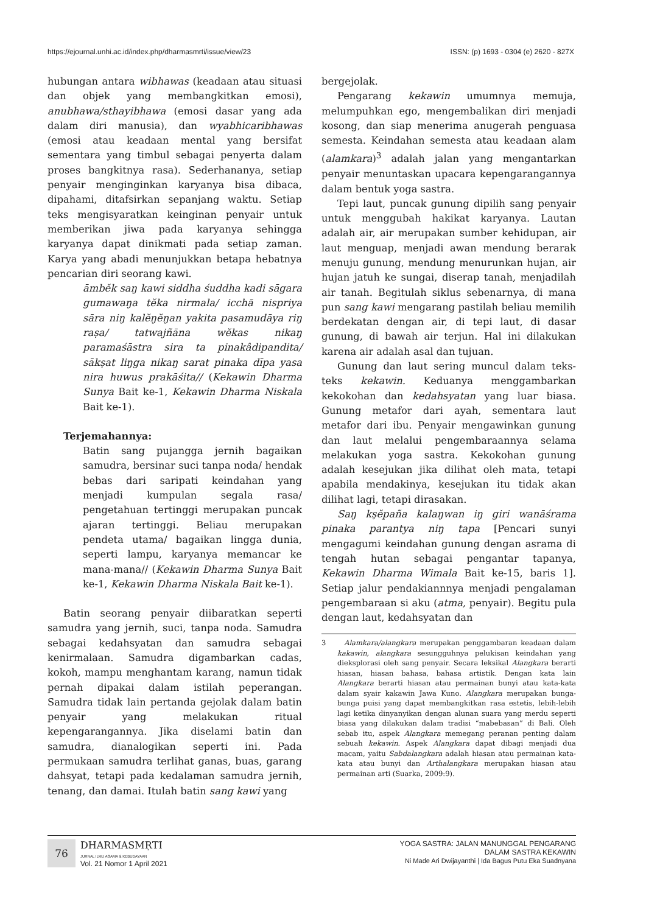https://ejournal.unhi.ac.id/index.php/dharmasmrti/issue/view/23 ISSN: (p) 1693 - 0304 (e) 2620 - 827X
hubungan antara wibhawas (keadaan atau situasi dan objek yang membangkitkan emosi), anubhawa/sthayibhawa (emosi dasar yang ada dalam diri manusia), dan wyabhicaribhawas (emosi atau keadaan mental yang bersifat sementara yang timbul sebagai penyerta dalam proses bangkitnya rasa). Sederhananya, setiap penyair menginginkan karyanya bisa dibaca, dipahami, ditafsirkan sepanjang waktu. Setiap teks mengisyaratkan keinginan penyair untuk memberikan jiwa pada karyanya sehingga karyanya dapat dinikmati pada setiap zaman. Karya yang abadi menunjukkan betapa hebatnya pencarian diri seorang kawi.
āmbĕk saŋ kawi siddha śuddha kadi sāgara gumawaŋa tĕka nirmala/ icchā nispriya sāra niŋ kalĕŋĕŋan yakita pasamudāya riŋ raṣa/ tatwajñāna wĕkas nikaŋ paramaśāstra sira ta pinakâdipandita/ sākṣat liŋga nikaŋ sarat pinaka dīpa yasa nira huwus prakāśita// (Kekawin Dharma Sunya Bait ke-1, Kekawin Dharma Niskala Bait ke-1).
Terjemahannya:
Batin sang pujangga jernih bagaikan samudra, bersinar suci tanpa noda/ hendak bebas dari saripati keindahan yang menjadi kumpulan segala rasa/ pengetahuan tertinggi merupakan puncak ajaran tertinggi. Beliau merupakan pendeta utama/ bagaikan lingga dunia, seperti lampu, karyanya memancar ke mana-mana// (Kekawin Dharma Sunya Bait ke-1, Kekawin Dharma Niskala Bait ke-1).
Batin seorang penyair diibaratkan seperti samudra yang jernih, suci, tanpa noda. Samudra sebagai kedahsyatan dan samudra sebagai kenirmalaan. Samudra digambarkan cadas, kokoh, mampu menghantam karang, namun tidak pernah dipakai dalam istilah peperangan. Samudra tidak lain pertanda gejolak dalam batin penyair yang melakukan ritual kepengarangannya. Jika diselami batin dan samudra, dianalogikan seperti ini. Pada permukaan samudra terlihat ganas, buas, garang dahsyat, tetapi pada kedalaman samudra jernih, tenang, dan damai. Itulah batin sang kawi yang
bergejolak.
Pengarang kekawin umumnya memuja, melumpuhkan ego, mengembalikan diri menjadi kosong, dan siap menerima anugerah penguasa semesta. Keindahan semesta atau keadaan alam (alamkara)<sup>3</sup> adalah jalan yang mengantarkan penyair menuntaskan upacara kepengarangannya dalam bentuk yoga sastra.
Tepi laut, puncak gunung dipilih sang penyair untuk menggubah hakikat karyanya. Lautan adalah air, air merupakan sumber kehidupan, air laut menguap, menjadi awan mendung berarak menuju gunung, mendung menurunkan hujan, air hujan jatuh ke sungai, diserap tanah, menjadilah air tanah. Begitulah siklus sebenarnya, di mana pun sang kawi mengarang pastilah beliau memilih berdekatan dengan air, di tepi laut, di dasar gunung, di bawah air terjun. Hal ini dilakukan karena air adalah asal dan tujuan.
Gunung dan laut sering muncul dalam teks-teks kekawin. Keduanya menggambarkan kekokohan dan kedahsyatan yang luar biasa. Gunung metafor dari ayah, sementara laut metafor dari ibu. Penyair mengawinkan gunung dan laut melalui pengembaraannya selama melakukan yoga sastra. Kekokohan gunung adalah kesejukan jika dilihat oleh mata, tetapi apabila mendakinya, kesejukan itu tidak akan dilihat lagi, tetapi dirasakan.
Saŋ kşĕpaña kalaŋwan iŋ giri wanāśrama pinaka parantya niŋ tapa [Pencari sunyi mengagumi keindahan gunung dengan asrama di tengah hutan sebagai pengantar tapanya, Kekawin Dharma Wimala Bait ke-15, baris 1]. Setiap jalur pendakiannnya menjadi pengalaman pengembaraan si aku (atma, penyair). Begitu pula dengan laut, kedahsyatan dan
3 Alamkara/alangkara merupakan penggambaran keadaan dalam kakawin, alangkara sesungguhnya pelukisan keindahan yang dieksplorasi oleh sang penyair. Secara leksikal Alangkara berarti hiasan, hiasan bahasa, bahasa artistik. Dengan kata lain Alangkara berarti hiasan atau permainan bunyi atau kata-kata dalam syair kakawin Jawa Kuno. Alangkara merupakan bunga-bunga puisi yang dapat membangkitkan rasa estetis, lebih-lebih lagi ketika dinyanyikan dengan alunan suara yang merdu seperti biasa yang dilakukan dalam tradisi “mabebasan” di Bali. Oleh sebab itu, aspek Alangkara memegang peranan penting dalam sebuah kekawin. Aspek Alangkara dapat dibagi menjadi dua macam, yaitu Sabdalangkara adalah hiasan atau permainan kata-kata atau bunyi dan Arthalangkara merupakan hiasan atau permainan arti (Suarka, 2009:9).
76 DHARMASMṚTI
JURNAL ILMU AGAMA & KEBUDAYAAN
Vol. 21 Nomor 1 April 2021
YOGA SASTRA: JALAN MANUNGGAL PENGARANG
DALAM SASTRA KEKAWIN
Ni Made Ari Dwijayanthi | Ida Bagus Putu Eka Suadnyana